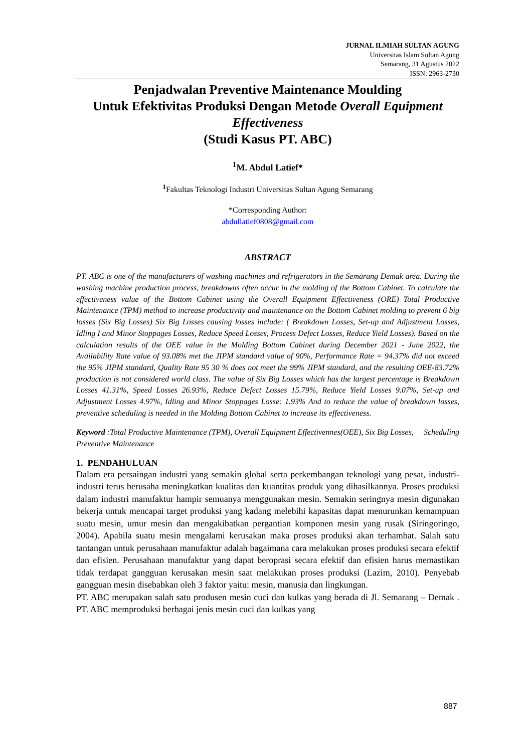JURNAL ILMIAH SULTAN AGUNG
Universitas Islam Sultan Agung
Semarang, 31 Agustus 2022
ISSN: 2963-2730
Penjadwalan Preventive Maintenance Moulding
Untuk Efektivitas Produksi Dengan Metode Overall Equipment Effectiveness
(Studi Kasus PT. ABC)
<sup>1</sup> M. Abdul Latief*
<sup>1</sup> Fakultas Teknologi Industri Universitas Sultan Agung Semarang
*Corresponding Author:
abdullatief0808@gmail.com
ABSTRACT
PT. ABC is one of the manufacturers of washing machines and refrigerators in the Semarang Demak area. During the washing machine production process, breakdowns often occur in the molding of the Bottom Cabinet. To calculate the effectiveness value of the Bottom Cabinet using the Overall Equipment Effectiveness (ORE) Total Productive Maintenance (TPM) method to increase productivity and maintenance on the Bottom Cabinet molding to prevent 6 big losses (Six Big Losses) Six Big Losses causing losses include: ( Breakdown Losses, Set-up and Adjustment Losses, Idling I and Minor Stoppages Losses, Reduce Speed Losses, Process Defect Losses, Reduce Yield Losses). Based on the calculation results of the OEE value in the Molding Bottom Cabinet during December 2021 - June 2022, the Availability Rate value of 93.08% met the JIPM standard value of 90%, Performance Rate = 94.37% did not exceed the 95% JIPM standard, Quality Rate 95 30 % does not meet the 99% JIPM standard, and the resulting OEE-83.72% production is not considered world class. The value of Six Big Losses which has the largest percentage is Breakdown Losses 41.31%, Speed Losses 26.93%, Reduce Defect Losses 15.79%, Reduce Yield Losses 9.07%, Set-up and Adjustment Losses 4.97%, Idling and Minor Stoppages Losse: 1.93% And to reduce the value of breakdown losses, preventive scheduling is needed in the Molding Bottom Cabinet to increase its effectiveness.
Keyword :Total Productive Maintenance (TPM), Overall Equipment Effectivennes(OEE), Six Big Losses, Scheduling Preventive Maintenance
1. PENDAHULUAN
Dalam era persaingan industri yang semakin global serta perkembangan teknologi yang pesat, industri-industri terus berusaha meningkatkan kualitas dan kuantitas produk yang dihasilkannya. Proses produksi dalam industri manufaktur hampir semuanya menggunakan mesin. Semakin seringnya mesin digunakan bekerja untuk mencapai target produksi yang kadang melebihi kapasitas dapat menurunkan kemampuan suatu mesin, umur mesin dan mengakibatkan pergantian komponen mesin yang rusak (Siringoringo, 2004). Apabila suatu mesin mengalami kerusakan maka proses produksi akan terhambat. Salah satu tantangan untuk perusahaan manufaktur adalah bagaimana cara melakukan proses produksi secara efektif dan efisien. Perusahaan manufaktur yang dapat beroprasi secara efektif dan efisien harus memastikan tidak terdapat gangguan kerusakan mesin saat melakukan proses produksi (Lazim, 2010). Penyebab gangguan mesin disebabkan oleh 3 faktor yaitu: mesin, manusia dan lingkungan.
PT. ABC merupakan salah satu produsen mesin cuci dan kulkas yang berada di Jl. Semarang – Demak . PT. ABC memproduksi berbagai jenis mesin cuci dan kulkas yang
887